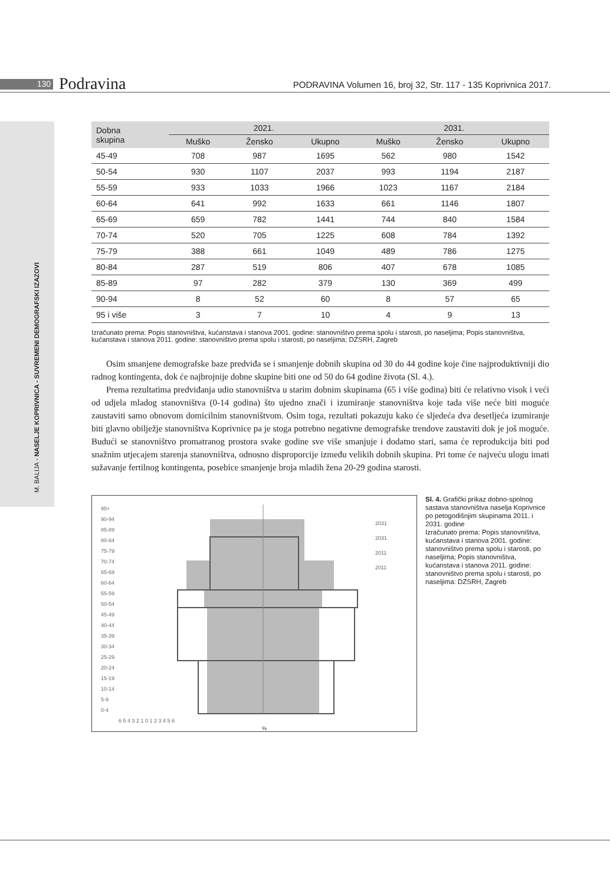130
Podravina
PODRAVINA Volumen 16, broj 32, Str. 117 - 135 Koprivnica 2017.
M. BALIJA - NASELJE KOPRIVNICA - SUVREMENI DEMOGRAFSKI IZAZOVI
| Dobna skupina | 2021. | | | 2031. | | |
| --- | --- | --- | --- | --- | --- | --- |
| | Muško | Žensko | Ukupno | Muško | Žensko | Ukupno |
| 45-49 | 708 | 987 | 1695 | 562 | 980 | 1542 |
| 50-54 | 930 | 1107 | 2037 | 993 | 1194 | 2187 |
| 55-59 | 933 | 1033 | 1966 | 1023 | 1167 | 2184 |
| 60-64 | 641 | 992 | 1633 | 661 | 1146 | 1807 |
| 65-69 | 659 | 782 | 1441 | 744 | 840 | 1584 |
| 70-74 | 520 | 705 | 1225 | 608 | 784 | 1392 |
| 75-79 | 388 | 661 | 1049 | 489 | 786 | 1275 |
| 80-84 | 287 | 519 | 806 | 407 | 678 | 1085 |
| 85-89 | 97 | 282 | 379 | 130 | 369 | 499 |
| 90-94 | 8 | 52 | 60 | 8 | 57 | 65 |
| 95 i više | 3 | 7 | 10 | 4 | 9 | 13 |
Izračunato prema: Popis stanovništva, kućanstava i stanova 2001. godine: stanovništvo prema spolu i starosti, po naseljima; Popis stanovništva, kućanstava i stanova 2011. godine: stanovništvo prema spolu i starosti, po naseljima; DZSRH, Zagreb
Osim smanjene demografske baze predviđa se i smanjenje dobnih skupina od 30 do 44 godine koje čine najproduktivniji dio radnog kontingenta, dok će najbrojnije dobne skupine biti one od 50 do 64 godine života (Sl. 4.).
Prema rezultatima predviđanja udio stanovništva u starim dobnim skupinama (65 i više godina) biti će relativno visok i veći od udjela mladog stanovništva (0-14 godina) što ujedno znači i izumiranje stanovništva koje tada više neće biti moguće zaustaviti samo obnovom domicilnim stanovništvom. Osim toga, rezultati pokazuju kako će sljedeća dva desetljeća izumiranje biti glavno obilježje stanovništva Koprivnice pa je stoga potrebno negativne demografske trendove zaustaviti dok je još moguće. Budući se stanovništvo promatranog prostora svake godine sve više smanjuje i dodatno stari, sama će reprodukcija biti pod snažnim utjecajem starenja stanovništva, odnosno disproporcije između velikih dobnih skupina. Pri tome će najveću ulogu imati sužavanje fertilnog kontingenta, posebice smanjenje broja mladih žena 20-29 godina starosti.
95+
90-94
85-89
80-84
75-79
70-74
65-69
60-64
55-59
50-54
45-49
40-44
35-39
30-34
25-29
20-24
15-19
10-14
5-9
0-4
2031
2031
2011
2011
6 5 4 3 2 1 0 1 2 3 4 5 6
%
Sl. 4. Grafički prikaz dobno-spolnog sastava stanovništva naselja Koprivnice po petogodišnjim skupinama 2011. i 2031. godine
Izračunato prema: Popis stanovništva, kućanstava i stanova 2001. godine: stanovništvo prema spolu i starosti, po naseljima; Popis stanovništva, kućanstava i stanova 2011. godine: stanovništvo prema spolu i starosti, po naseljima: DZSRH, Zagreb